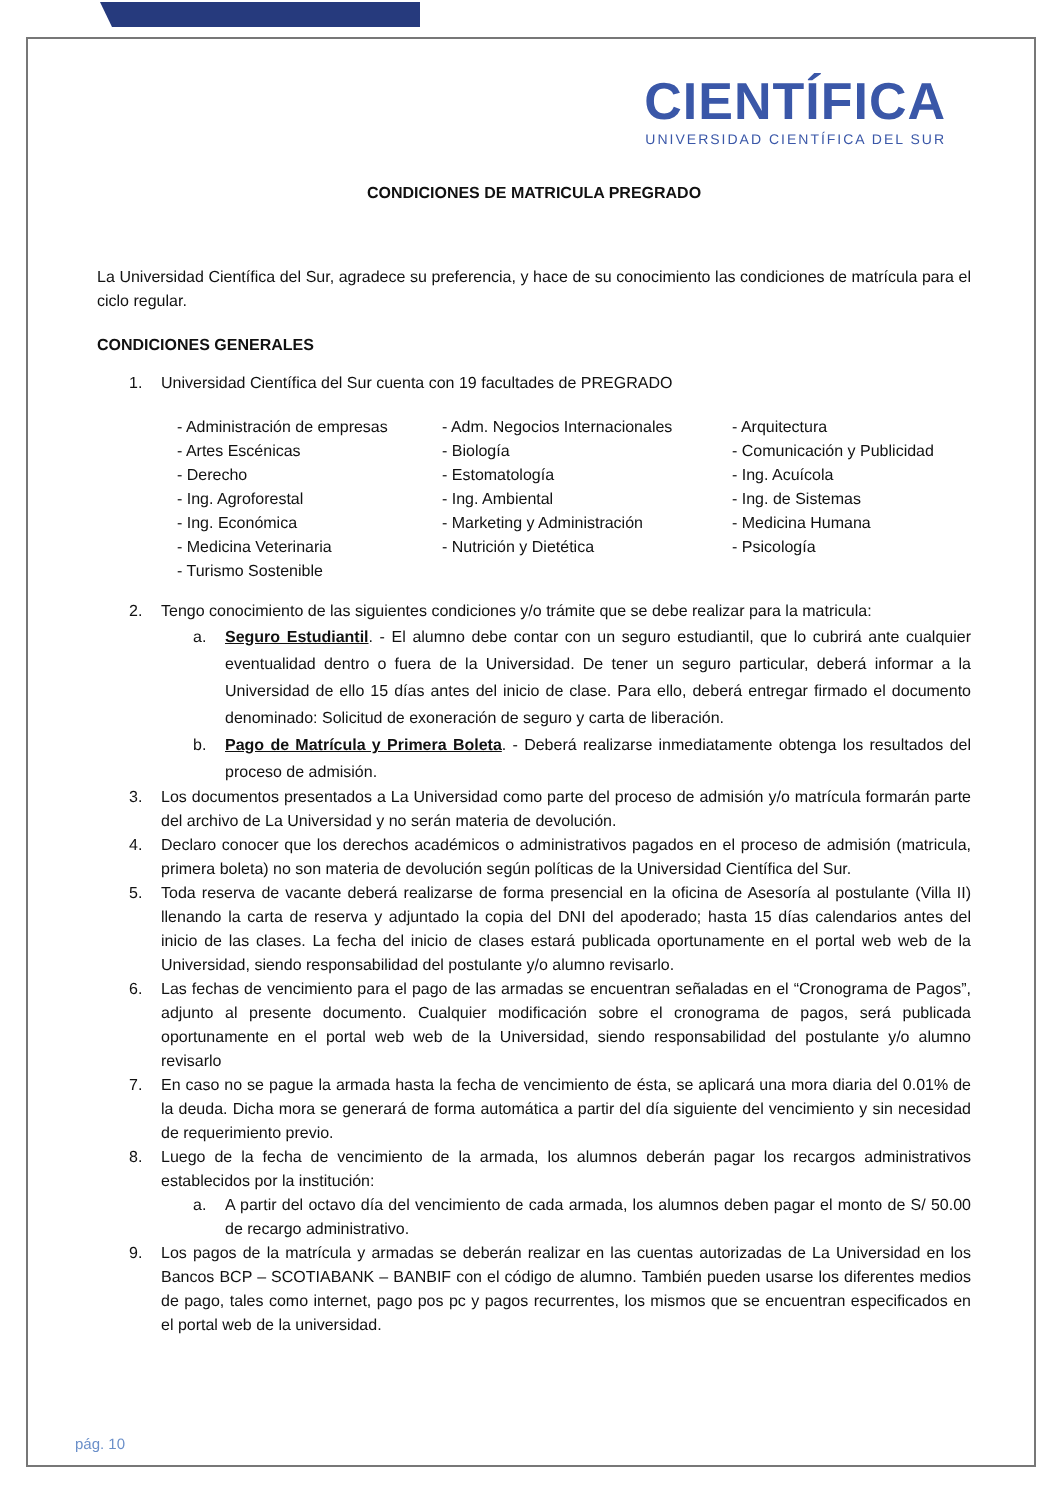CIENTÍFICA
UNIVERSIDAD CIENTÍFICA DEL SUR
CONDICIONES DE MATRICULA PREGRADO
La Universidad Científica del Sur, agradece su preferencia, y hace de su conocimiento las condiciones de matrícula para el ciclo regular.
CONDICIONES GENERALES
1. Universidad Científica del Sur cuenta con 19 facultades de PREGRADO
- Administración de empresas
- Adm. Negocios Internacionales
- Arquitectura
- Artes Escénicas
- Biología
- Comunicación y Publicidad
- Derecho
- Estomatología
- Ing. Acuícola
- Ing. Agroforestal
- Ing. Ambiental
- Ing. de Sistemas
- Ing. Económica
- Marketing y Administración
- Medicina Humana
- Medicina Veterinaria
- Nutrición y Dietética
- Psicología
- Turismo Sostenible
2. Tengo conocimiento de las siguientes condiciones y/o trámite que se debe realizar para la matricula:
a. Seguro Estudiantil. - El alumno debe contar con un seguro estudiantil, que lo cubrirá ante cualquier eventualidad dentro o fuera de la Universidad. De tener un seguro particular, deberá informar a la Universidad de ello 15 días antes del inicio de clase. Para ello, deberá entregar firmado el documento denominado: Solicitud de exoneración de seguro y carta de liberación.
b. Pago de Matrícula y Primera Boleta. - Deberá realizarse inmediatamente obtenga los resultados del proceso de admisión.
3. Los documentos presentados a La Universidad como parte del proceso de admisión y/o matrícula formarán parte del archivo de La Universidad y no serán materia de devolución.
4. Declaro conocer que los derechos académicos o administrativos pagados en el proceso de admisión (matricula, primera boleta) no son materia de devolución según políticas de la Universidad Científica del Sur.
5. Toda reserva de vacante deberá realizarse de forma presencial en la oficina de Asesoría al postulante (Villa II) llenando la carta de reserva y adjuntado la copia del DNI del apoderado; hasta 15 días calendarios antes del inicio de las clases. La fecha del inicio de clases estará publicada oportunamente en el portal web web de la Universidad, siendo responsabilidad del postulante y/o alumno revisarlo.
6. Las fechas de vencimiento para el pago de las armadas se encuentran señaladas en el “Cronograma de Pagos”, adjunto al presente documento. Cualquier modificación sobre el cronograma de pagos, será publicada oportunamente en el portal web web de la Universidad, siendo responsabilidad del postulante y/o alumno revisarlo
7. En caso no se pague la armada hasta la fecha de vencimiento de ésta, se aplicará una mora diaria del 0.01% de la deuda. Dicha mora se generará de forma automática a partir del día siguiente del vencimiento y sin necesidad de requerimiento previo.
8. Luego de la fecha de vencimiento de la armada, los alumnos deberán pagar los recargos administrativos establecidos por la institución:
a. A partir del octavo día del vencimiento de cada armada, los alumnos deben pagar el monto de S/ 50.00 de recargo administrativo.
9. Los pagos de la matrícula y armadas se deberán realizar en las cuentas autorizadas de La Universidad en los Bancos BCP – SCOTIABANK – BANBIF con el código de alumno. También pueden usarse los diferentes medios de pago, tales como internet, pago pos pc y pagos recurrentes, los mismos que se encuentran especificados en el portal web de la universidad.
pág. 10